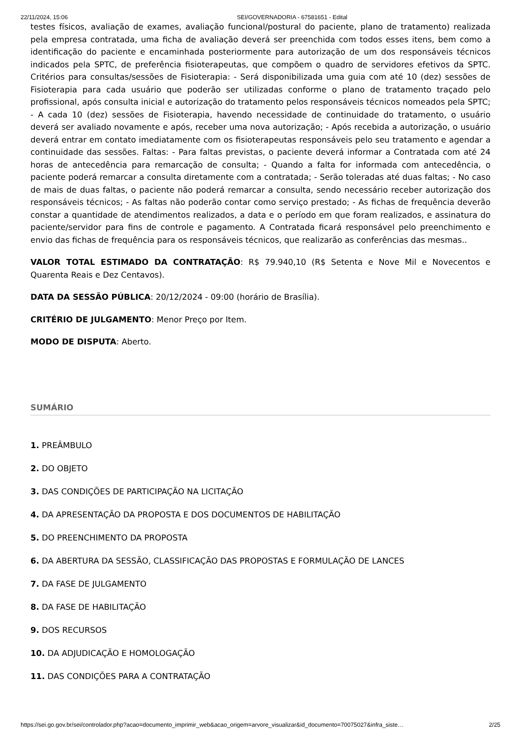22/11/2024, 15:06 SEI/GOVERNADORIA - 67581651 - Edital
testes físicos, avaliação de exames, avaliação funcional/postural do paciente, plano de tratamento) realizada pela empresa contratada, uma ficha de avaliação deverá ser preenchida com todos esses itens, bem como a identificação do paciente e encaminhada posteriormente para autorização de um dos responsáveis técnicos indicados pela SPTC, de preferência fisioterapeutas, que compõem o quadro de servidores efetivos da SPTC. Critérios para consultas/sessões de Fisioterapia: - Será disponibilizada uma guia com até 10 (dez) sessões de Fisioterapia para cada usuário que poderão ser utilizadas conforme o plano de tratamento traçado pelo profissional, após consulta inicial e autorização do tratamento pelos responsáveis técnicos nomeados pela SPTC; - A cada 10 (dez) sessões de Fisioterapia, havendo necessidade de continuidade do tratamento, o usuário deverá ser avaliado novamente e após, receber uma nova autorização; - Após recebida a autorização, o usuário deverá entrar em contato imediatamente com os fisioterapeutas responsáveis pelo seu tratamento e agendar a continuidade das sessões. Faltas: - Para faltas previstas, o paciente deverá informar a Contratada com até 24 horas de antecedência para remarcação de consulta; - Quando a falta for informada com antecedência, o paciente poderá remarcar a consulta diretamente com a contratada; - Serão toleradas até duas faltas; - No caso de mais de duas faltas, o paciente não poderá remarcar a consulta, sendo necessário receber autorização dos responsáveis técnicos; - As faltas não poderão contar como serviço prestado; - As fichas de frequência deverão constar a quantidade de atendimentos realizados, a data e o período em que foram realizados, e assinatura do paciente/servidor para fins de controle e pagamento. A Contratada ficará responsável pelo preenchimento e envio das fichas de frequência para os responsáveis técnicos, que realizarão as conferências das mesmas..
VALOR TOTAL ESTIMADO DA CONTRATAÇÃO: R$ 79.940,10 (R$ Setenta e Nove Mil e Novecentos e Quarenta Reais e Dez Centavos).
DATA DA SESSÃO PÚBLICA: 20/12/2024 - 09:00 (horário de Brasília).
CRITÉRIO DE JULGAMENTO: Menor Preço por Item.
MODO DE DISPUTA: Aberto.
SUMÁRIO
1. PREÂMBULO
2. DO OBJETO
3. DAS CONDIÇÕES DE PARTICIPAÇÃO NA LICITAÇÃO
4. DA APRESENTAÇÃO DA PROPOSTA E DOS DOCUMENTOS DE HABILITAÇÃO
5. DO PREENCHIMENTO DA PROPOSTA
6. DA ABERTURA DA SESSÃO, CLASSIFICAÇÃO DAS PROPOSTAS E FORMULAÇÃO DE LANCES
7. DA FASE DE JULGAMENTO
8. DA FASE DE HABILITAÇÃO
9. DOS RECURSOS
10. DA ADJUDICAÇÃO E HOMOLOGAÇÃO
11. DAS CONDIÇÕES PARA A CONTRATAÇÃO
https://sei.go.gov.br/sei/controlador.php?acao=documento_imprimir_web&acao_origem=arvore_visualizar&id_documento=70075027&infra_siste… 2/25